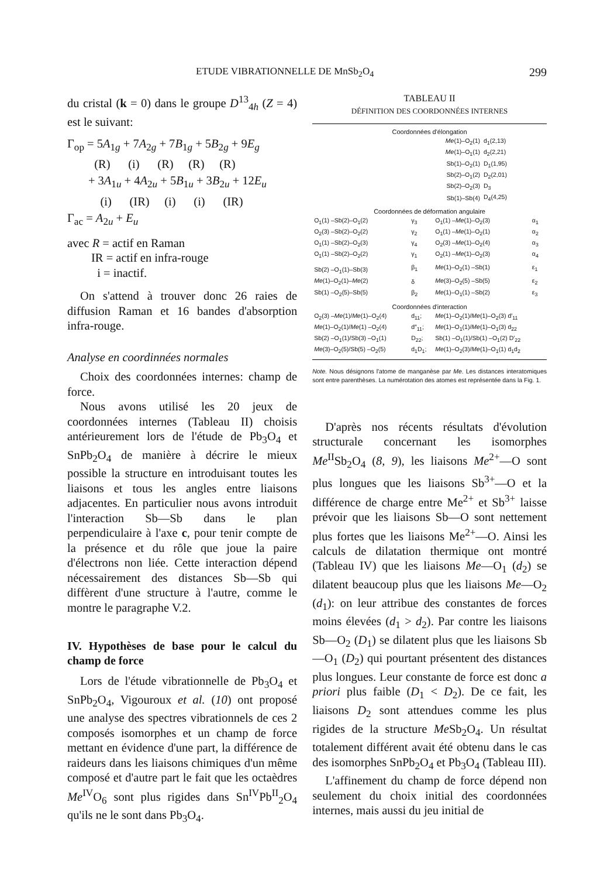ETUDE VIBRATIONNELLE DE MnSb<sub>2</sub>O<sub>4</sub> 299
du cristal (k = 0) dans le groupe D<sup>13</sup><sub>4h</sub> (Z = 4) est le suivant:
Γ<sub>op</sub> = 5A<sub>1g</sub> + 7A<sub>2g</sub> + 7B<sub>1g</sub> + 5B<sub>2g</sub> + 9E<sub>g</sub>
(R) (i) (R) (R) (R)
+ 3A<sub>1u</sub> + 4A<sub>2u</sub> + 5B<sub>1u</sub> + 3B<sub>2u</sub> + 12E<sub>u</sub>
(i) (IR) (i) (i) (IR)
Γ<sub>ac</sub> = A<sub>2u</sub> + E<sub>u</sub>
avec R = actif en Raman
IR = actif en infra-rouge
i = inactif.
On s'attend à trouver donc 26 raies de diffusion Raman et 16 bandes d'absorption infra-rouge.
Analyse en coordinnées normales
Choix des coordonnées internes: champ de force.
Nous avons utilisé les 20 jeux de coordonnées internes (Tableau II) choisis antérieurement lors de l'étude de Pb<sub>3</sub>O<sub>4</sub> et SnPb<sub>2</sub>O<sub>4</sub> de manière à décrire le mieux possible la structure en introduisant toutes les liaisons et tous les angles entre liaisons adjacentes. En particulier nous avons introduit l'interaction Sb—Sb dans le plan perpendiculaire à l'axe c, pour tenir compte de la présence et du rôle que joue la paire d'électrons non liée. Cette interaction dépend nécessairement des distances Sb—Sb qui diffèrent d'une structure à l'autre, comme le montre le paragraphe V.2.
IV. Hypothèses de base pour le calcul du champ de force
Lors de l'étude vibrationnelle de Pb<sub>3</sub>O<sub>4</sub> et SnPb<sub>2</sub>O<sub>4</sub>, Vigouroux et al. (10) ont proposé une analyse des spectres vibrationnels de ces 2 composés isomorphes et un champ de force mettant en évidence d'une part, la différence de raideurs dans les liaisons chimiques d'un même composé et d'autre part le fait que les octaèdres Me<sup>IV</sup>O<sub>6</sub> sont plus rigides dans Sn<sup>IV</sup>Pb<sup>II</sup><sub>2</sub>O<sub>4</sub> qu'ils ne le sont dans Pb<sub>3</sub>O<sub>4</sub>.
TABLEAU II
DÉFINITION DES COORDONNÉES INTERNES
| Coordonnées d'élongation | | | | |
| Me (1)–O<sub>2</sub>(1) | | | d<sub>1</sub>(2,13) | |
| Me (1)–O<sub>1</sub>(1) | | | d<sub>2</sub>(2,21) | |
| Sb(1)–O<sub>2</sub>(1) | | | D<sub>1</sub>(1,95) | |
| Sb(2)–O<sub>1</sub>(2) | | | D<sub>2</sub>(2,01) | |
| Sb(2)–O<sub>2</sub>(3) | | | D<sub>3</sub> | |
| Sb(1)–Sb(4) | | | D<sub>4</sub>(4,25) | |
| Coordonnées de déformation angulaire | | | | |
| O<sub>1</sub>(1) –Sb(2)–O<sub>1</sub>(2) | γ<sub>3</sub> | O<sub>1</sub>(1) – Me (1)–O<sub>2</sub>(3) | | α<sub>1</sub> |
| O<sub>2</sub>(3) –Sb(2)–O<sub>2</sub>(2) | γ<sub>2</sub> | O<sub>1</sub>(1) – Me (1)–O<sub>2</sub>(1) | | α<sub>2</sub> |
| O<sub>1</sub>(1) –Sb(2)–O<sub>2</sub>(3) | γ<sub>4</sub> | O<sub>2</sub>(3) – Me (1)–O<sub>2</sub>(4) | | α<sub>3</sub> |
| O<sub>1</sub>(1) –Sb(2)–O<sub>2</sub>(2) | γ<sub>1</sub> | O<sub>2</sub>(1) – Me (1)–O<sub>2</sub>(3) | | α<sub>4</sub> |
| Sb(2) –O<sub>1</sub>(1)–Sb(3) | β<sub>1</sub> | Me (1)–O<sub>2</sub>(1) –Sb(1) | | ε<sub>1</sub> |
| Me (1)–O<sub>2</sub>(1)– Me (2) | δ | Me (3)–O<sub>2</sub>(5) –Sb(5) | | ε<sub>2</sub> |
| Sb(1) –O<sub>2</sub>(5)–Sb(5) | β<sub>2</sub> | Me (1)–O<sub>1</sub>(1) –Sb(2) | | ε<sub>3</sub> |
| Coordonnées d'interaction | | | | |
| O<sub>2</sub>(3) – Me (1)/ Me (1)–O<sub>2</sub>(4) | d<sub>11</sub>; | Me (1)–O<sub>2</sub>(1)/ Me (1)–O<sub>2</sub>(3) d′<sub>11</sub> | | |
| Me (1)–O<sub>2</sub>(1)/ Me (1) –O<sub>2</sub>(4) | d″<sub>11</sub>; | Me (1)–O<sub>1</sub>(1)/ Me (1)–O<sub>1</sub>(3) d<sub>22</sub> | | |
| Sb(2) –O<sub>1</sub>(1)/Sb(3) –O<sub>1</sub>(1) | D<sub>22</sub>; | Sb(1) –O<sub>1</sub>(1)/Sb(1) –O<sub>1</sub>(2) D′<sub>22</sub> | | |
| Me (3)–O<sub>2</sub>(5)/Sb(5) –O<sub>2</sub>(5) | d<sub>1</sub>D<sub>1</sub>; | Me (1)–O<sub>2</sub>(3)/ Me (1)–O<sub>1</sub>(1) d<sub>1</sub>d<sub>2</sub> | | |
Note. Nous désignons l'atome de manganèse par Me. Les distances interatomiques sont entre parenthèses. La numérotation des atomes est représentée dans la Fig. 1.
D'après nos récents résultats d'évolution structurale concernant les isomorphes Me<sup>II</sup>Sb<sub>2</sub>O<sub>4</sub> (8, 9), les liaisons Me<sup>2+</sup>—O sont plus longues que les liaisons Sb<sup>3+</sup>—O et la différence de charge entre Me<sup>2+</sup> et Sb<sup>3+</sup> laisse prévoir que les liaisons Sb—O sont nettement plus fortes que les liaisons Me<sup>2+</sup>—O. Ainsi les calculs de dilatation thermique ont montré (Tableau IV) que les liaisons Me—O<sub>1</sub> (d<sub>2</sub>) se dilatent beaucoup plus que les liaisons Me—O<sub>2</sub> (d<sub>1</sub>): on leur attribue des constantes de forces moins élevées (d<sub>1</sub> > d<sub>2</sub>). Par contre les liaisons Sb—O<sub>2</sub> (D<sub>1</sub>) se dilatent plus que les liaisons Sb—O<sub>1</sub> (D<sub>2</sub>) qui pourtant présentent des distances plus longues. Leur constante de force est donc a priori plus faible (D<sub>1</sub> < D<sub>2</sub>). De ce fait, les liaisons D<sub>2</sub> sont attendues comme les plus rigides de la structure Me Sb<sub>2</sub>O<sub>4</sub>. Un résultat totalement différent avait été obtenu dans le cas des isomorphes SnPb<sub>2</sub>O<sub>4</sub> et Pb<sub>3</sub>O<sub>4</sub> (Tableau III).
L'affinement du champ de force dépend non seulement du choix initial des coordonnées internes, mais aussi du jeu initial de